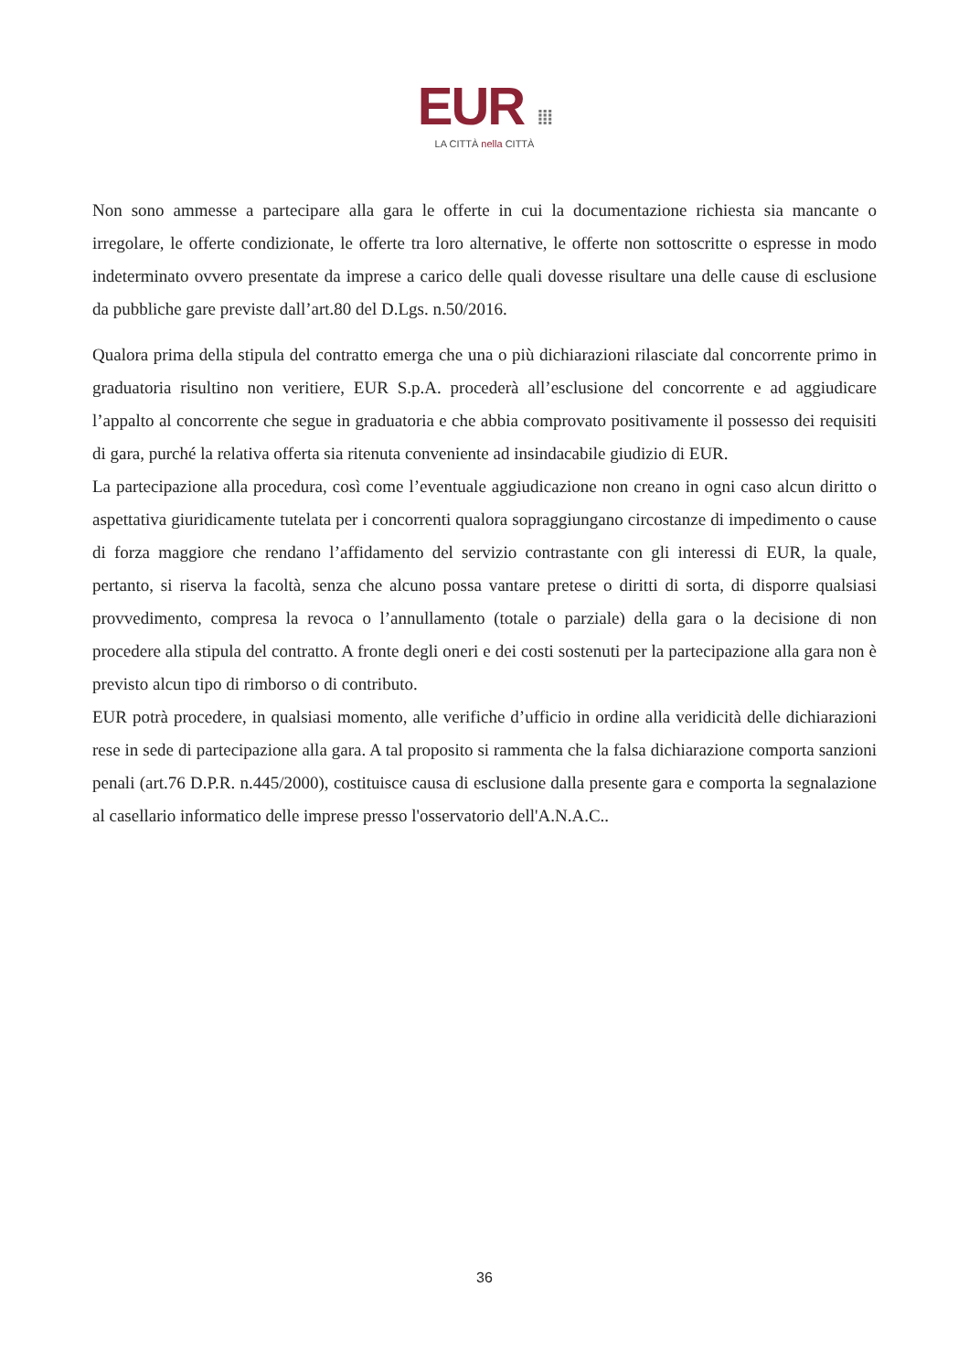EUR ⁞⁞⁞
LA CITTÀ nella CITTÀ
Non sono ammesse a partecipare alla gara le offerte in cui la documentazione richiesta sia mancante o irregolare, le offerte condizionate, le offerte tra loro alternative, le offerte non sottoscritte o espresse in modo indeterminato ovvero presentate da imprese a carico delle quali dovesse risultare una delle cause di esclusione da pubbliche gare previste dall’art.80 del D.Lgs. n.50/2016.
Qualora prima della stipula del contratto emerga che una o più dichiarazioni rilasciate dal concorrente primo in graduatoria risultino non veritiere, EUR S.p.A. procederà all’esclusione del concorrente e ad aggiudicare l’appalto al concorrente che segue in graduatoria e che abbia comprovato positivamente il possesso dei requisiti di gara, purché la relativa offerta sia ritenuta conveniente ad insindacabile giudizio di EUR.
La partecipazione alla procedura, così come l’eventuale aggiudicazione non creano in ogni caso alcun diritto o aspettativa giuridicamente tutelata per i concorrenti qualora sopraggiungano circostanze di impedimento o cause di forza maggiore che rendano l’affidamento del servizio contrastante con gli interessi di EUR, la quale, pertanto, si riserva la facoltà, senza che alcuno possa vantare pretese o diritti di sorta, di disporre qualsiasi provvedimento, compresa la revoca o l’annullamento (totale o parziale) della gara o la decisione di non procedere alla stipula del contratto. A fronte degli oneri e dei costi sostenuti per la partecipazione alla gara non è previsto alcun tipo di rimborso o di contributo.
EUR potrà procedere, in qualsiasi momento, alle verifiche d’ufficio in ordine alla veridicità delle dichiarazioni rese in sede di partecipazione alla gara. A tal proposito si rammenta che la falsa dichiarazione comporta sanzioni penali (art.76 D.P.R. n.445/2000), costituisce causa di esclusione dalla presente gara e comporta la segnalazione al casellario informatico delle imprese presso l'osservatorio dell'A.N.A.C..
36